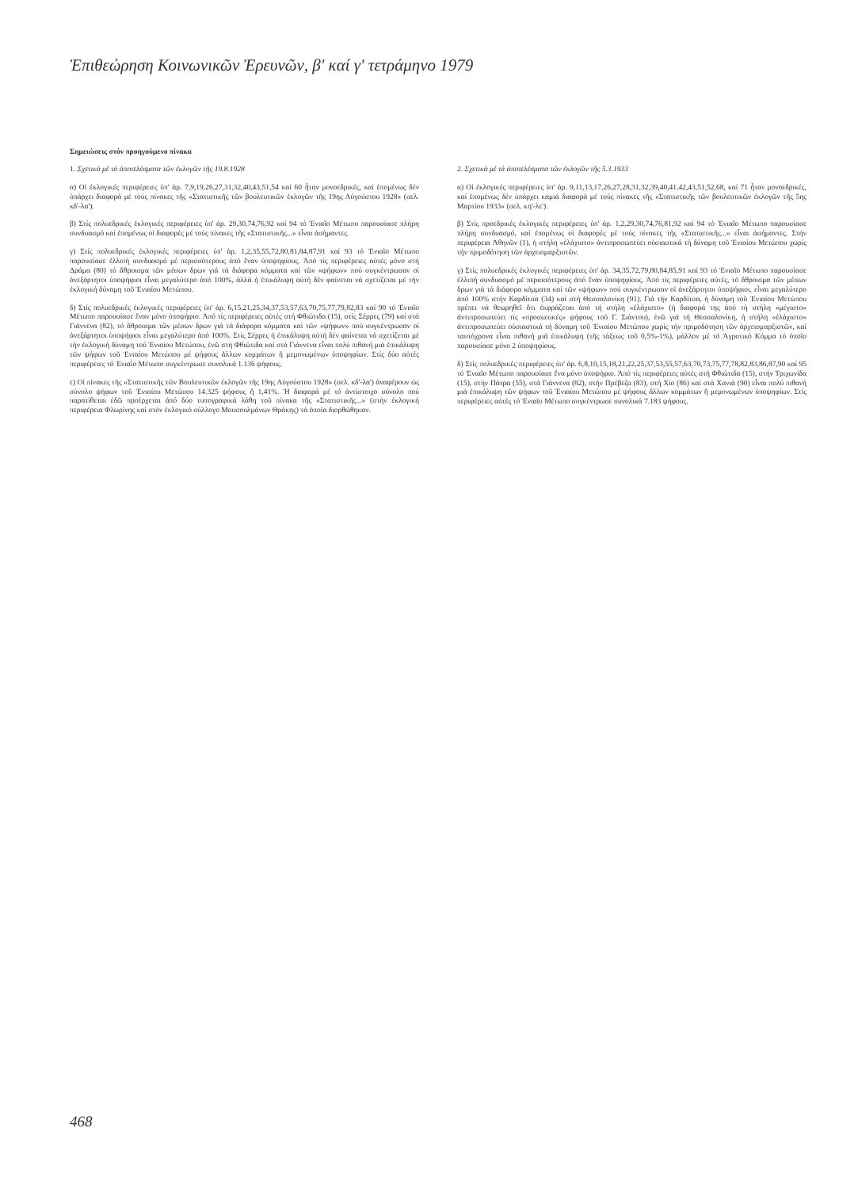Ἐπιθεώρηση Κοινωνικῶν Ἐρευνῶν, β' καί γ' τετράμηνο 1979
Σημειώσεις στόν προηγούμενο πίνακα
1. Σχετικά μέ τά ἀποτελέσματα τῶν ἐκλογῶν τῆς 19.8.1928
α) Οἱ ἐκλογικές περιφέρειες ὑπ' ἀρ. 7,9,19,26,27,31,32,40,43,51,54 καί 60 ἦταν μονοεδρικές, καί ἑπομένως δέν ὑπάρχει διαφορά μέ τούς πίνακες τῆς «Στατιστικῆς τῶν βουλευτικῶν ἐκλογῶν τῆς 19ης Αὐγούστου 1928» (σελ. κδ'-λα').
β) Στίς πολυεδρικές ἐκλογικές περιφέρειες ὑπ' ἀρ. 29,30,74,76,92 καί 94 τό Ἑνιαῖο Μέτωπο παρουσίασε πλήρη συνδυασμό καί ἑπομένως οἱ διαφορές μέ τούς πίνακες τῆς «Στατιστικῆς...» εἶναι ἀσήμαντες.
γ) Στίς πολυεδρικές ἐκλογικές περιφέρειες ὑπ' ἀρ. 1,2,35,55,72,80,81,84,87,91 καί 93 τό Ἑνιαῖο Μέτωπο παρουσίασε ἐλλιπή συνδυασμό μέ περισσότερους ἀπό ἕναν ὑποψηφίους. Ἀπό τίς περιφέρειες αὐτές μόνο στή Δράμα (80) τό ἄθροισμα τῶν μέσων δρων γιά τά διάφορα κόμματα καί τῶν «ψήφων» πού συγκέντρωσαν οἱ ἀνεξάρτητοι ὑποψήφιοι εἶναι μεγαλύτερο ἀπό 100%, ἀλλά ἡ ἐπικάλυψη αὐτή δέν φαίνεται νά σχετίζεται μέ τήν ἐκλογική δύναμη τοῦ Ἑνιαίου Μετώπου.
δ) Στίς πολυεδρικές ἐκλογικές περιφέρειες ὑπ' ἀρ. 6,15,21,25,34,37,53,57,63,70,75,77,79,82,83 καί 90 τό Ἑνιαῖο Μέτωπο παρουσίασε ἕναν μόνο ὑποψήφιο. Ἀπό τίς περιφέρειες αὐτές στή Φθιώτιδα (15), στίς Σέρρες (79) καί στά Γιάννενα (82), τό ἄθροισμα τῶν μέσων δρων γιά τά διάφορα κόμματα καί τῶν «ψήφων» πού συγκέντρωσαν οἱ ἀνεξάρτητοι ὑποψήφιοι εἶναι μεγαλύτερο ἀπό 100%. Στίς Σέρρες ἡ ἐπικάλυψη αὐτή δέν φαίνεται νά σχετίζεται μέ τήν ἐκλογική δύναμη τοῦ Ἑνιαίου Μετώπου, ἐνῶ στή Φθιώτιδα καί στά Γιάννενα εἶναι πολύ πιθανή μιά ἐπικάλυψη τῶν ψήφων τοῦ Ἑνιαίου Μετώπου μέ ψήφους ἄλλων κομμάτων ἤ μεμονωμένων ὑποψηφίων. Στίς δύο αὐτές περιφέρειες τό Ἑνιαῖο Μέτωπο συγκέντρωσε συνολικά 1.136 ψήφους.
ε) Οἱ πίνακες τῆς «Στατιστικῆς τῶν Βουλευτικῶν ἐκλογῶν τῆς 19ης Αὐγούστου 1928» (σελ. κδ'-λα') ἀναφέρουν ὡς σύνολο ψήφων τοῦ Ἑνιαίου Μετώπου 14.325 ψήφους ἤ 1,41%. Ἡ διαφορά μέ τό ἀντίστοιχο σύνολο πού παρατίθεται ἐδῶ προέρχεται ἀπό δύο τυπογραφικά λάθη τοῦ πίνακα τῆς «Στατιστικῆς...» (στήν ἐκλογική περιφέρεια Φλωρίνης καί στόν ἐκλογικό σύλλογο Μουσουλμάνων Θράκης) τά ὁποία διορθώθηκαν.
2. Σχετικά μέ τά ἀποτελέσματα τῶν ἐκλογῶν τῆς 5.3.1933
α) Οἱ ἐκλογικές περιφέρειες ὑπ' ἀρ. 9,11,13,17,26,27,28,31,32,39,40,41,42,43,51,52,68, καί 71 ἦταν μονοεδρικές, καί ἑπομένως δέν ὑπάρχει καμιά διαφορά μέ τούς πίνακες τῆς «Στατιστικῆς τῶν βουλευτικῶν ἐκλογῶν τῆς 5ης Μαρτίου 1933» (σελ. κη'-λε').
β) Στίς προεδρικές ἐκλογικές περιφέρειες ὑπ' ἀρ. 1,2,29,30,74,76,81,92 καί 94 τό Ἑνιαῖο Μέτωπο παρουσίασε πλήρη συνδυασμό, καί ἑπομένως οἱ διαφορές μέ τούς πίνακες τῆς «Στατιστικῆς...» εἶναι ἀσήμαντες. Στήν περιφέρεια Ἀθηνῶν (1), ἡ στήλη «ἐλάχιστο» ἀντιπροσωπεύει οὐσιαστικά τή δύναμη τοῦ Ἑνιαίου Μετώπου χωρίς τήν πριμοδότηση τῶν ἀρχειομαρξιστῶν.
γ) Στίς πολυεδρικές ἐκλογικές περιφέρειες ὑπ' ἀρ. 34,35,72,79,80,84,85,91 καί 93 τό Ἑνιαῖο Μέτωπο παρουσίασε ἐλλιπή συνδυασμό μέ περισσότερους ἀπό ἕναν ὑποψηφίους. Ἀπό τίς περιφέρειες αὐτές, τό ἄθροισμα τῶν μέσων δρων γιά τά διάφορα κόμματα καί τῶν «ψήφων» πού συγκέντρωσαν οἱ ἀνεξάρτητοι ὑποψήφιοι, εἶναι μεγαλύτερο ἀπό 100% στήν Καρδίτσα (34) καί στή Θεσσαλονίκη (91). Γιά τήν Καρδίτσα, ἡ δύναμη τοῦ Ἑνιαίου Μετώπου πρέπει νά θεωρηθεῖ ὅτι ἐκφράζεται ἀπό τή στήλη «ἐλάχιστο» (ἡ διαφορά της ἀπό τή στήλη «μέγιστο» ἀντιπροσωπεύει τίς «προσωπικές» ψήφους τοῦ Γ. Σιάντου), ἐνῶ γιά τή Θεσσαλονίκη, ἡ στήλη «ἐλάχιστο» ἀντιπροσωπεύει οὐσιαστικά τή δύναμη τοῦ Ἑνιαίου Μετώπου χωρίς τήν πριμοδότηση τῶν ἀρχειομαρξιστῶν, καί ταυτόχρονα εἶναι πιθανή μιά ἐπικάλυψη (τῆς τάξεως τοῦ 0,5%-1%), μάλλον μέ τό Ἀγροτικό Κόμμα τό ὁποῖο παρουσίασε μόνο 2 ὑποψηφίους.
δ) Στίς πολυεδρικές περιφέρειες ὑπ' ἀρ. 6,8,10,15,18,21,22,25,37,53,55,57,63,70,73,75,77,78,82,83,86,87,90 καί 95 τό Ἑνιαῖο Μέτωπο παρουσίασε ἕνα μόνο ὑποψήφιο. Ἀπό τίς περιφέρειες αὐτές στή Φθιώτιδα (15), στήν Τριχωνίδα (15), στήν Πάτρα (55), στά Γιάννενα (82), στήν Πρέβεζα (83), στή Χίο (86) καί στά Χανιά (90) εἶναι πολύ πιθανή μιά ἐπικάλυψη τῶν ψήφων τοῦ Ἑνιαίου Μετώπου μέ ψήφους ἄλλων κομμάτων ἤ μεμονωμένων ὑποψηφίων. Στίς περιφέρειες αὐτές τό Ἑνιαῖο Μέτωπο συγκέντρωσε συνολικά 7.183 ψήφους.
468